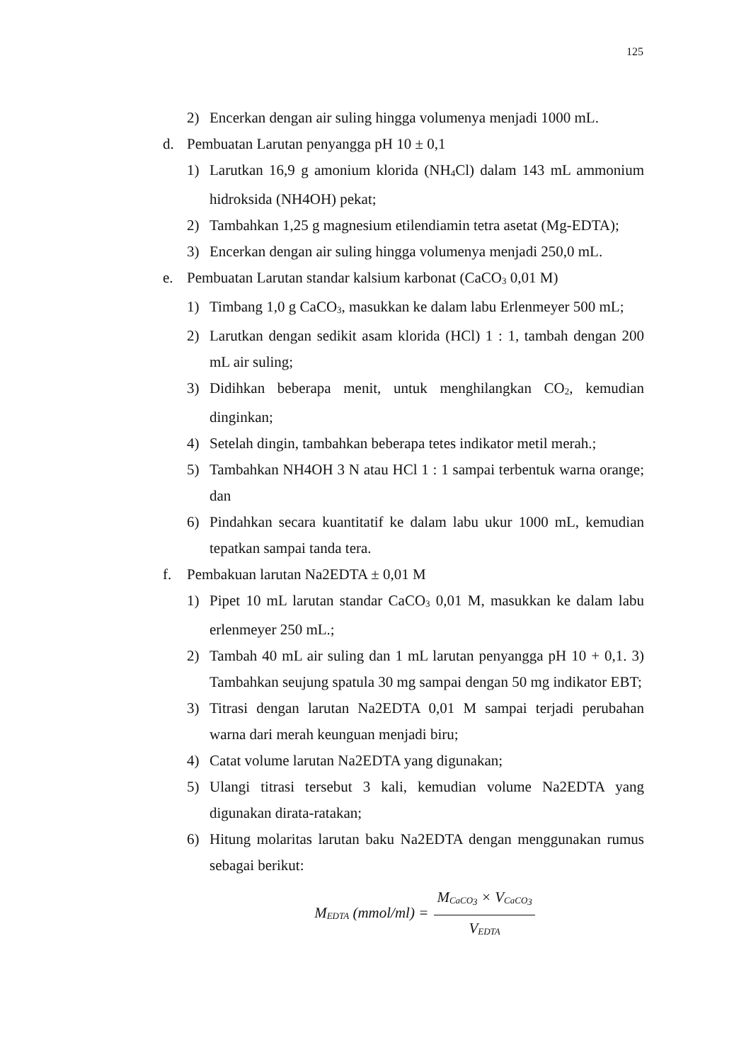125
2) Encerkan dengan air suling hingga volumenya menjadi 1000 mL.
d. Pembuatan Larutan penyangga pH 10 ± 0,1
1) Larutkan 16,9 g amonium klorida (NH<sub>4</sub>Cl) dalam 143 mL ammonium hidroksida (NH4OH) pekat;
2) Tambahkan 1,25 g magnesium etilendiamin tetra asetat (Mg-EDTA);
3) Encerkan dengan air suling hingga volumenya menjadi 250,0 mL.
e. Pembuatan Larutan standar kalsium karbonat (CaCO<sub>3</sub> 0,01 M)
1) Timbang 1,0 g CaCO<sub>3</sub>, masukkan ke dalam labu Erlenmeyer 500 mL;
2) Larutkan dengan sedikit asam klorida (HCl) 1 : 1, tambah dengan 200 mL air suling;
3) Didihkan beberapa menit, untuk menghilangkan CO<sub>2</sub>, kemudian dinginkan;
4) Setelah dingin, tambahkan beberapa tetes indikator metil merah.;
5) Tambahkan NH4OH 3 N atau HCl 1 : 1 sampai terbentuk warna orange; dan
6) Pindahkan secara kuantitatif ke dalam labu ukur 1000 mL, kemudian tepatkan sampai tanda tera.
f. Pembakuan larutan Na2EDTA ± 0,01 M
1) Pipet 10 mL larutan standar CaCO<sub>3</sub> 0,01 M, masukkan ke dalam labu erlenmeyer 250 mL.;
2) Tambah 40 mL air suling dan 1 mL larutan penyangga pH 10 + 0,1. 3) Tambahkan seujung spatula 30 mg sampai dengan 50 mg indikator EBT;
3) Titrasi dengan larutan Na2EDTA 0,01 M sampai terjadi perubahan warna dari merah keunguan menjadi biru;
4) Catat volume larutan Na2EDTA yang digunakan;
5) Ulangi titrasi tersebut 3 kali, kemudian volume Na2EDTA yang digunakan dirata-ratakan;
6) Hitung molaritas larutan baku Na2EDTA dengan menggunakan rumus sebagai berikut:
M<sub>EDTA</sub> (mmol/ml) = M<sub>CaCO<sub>3</sub></sub> × V<sub>CaCO<sub>3</sub></sub> V<sub>EDTA</sub>